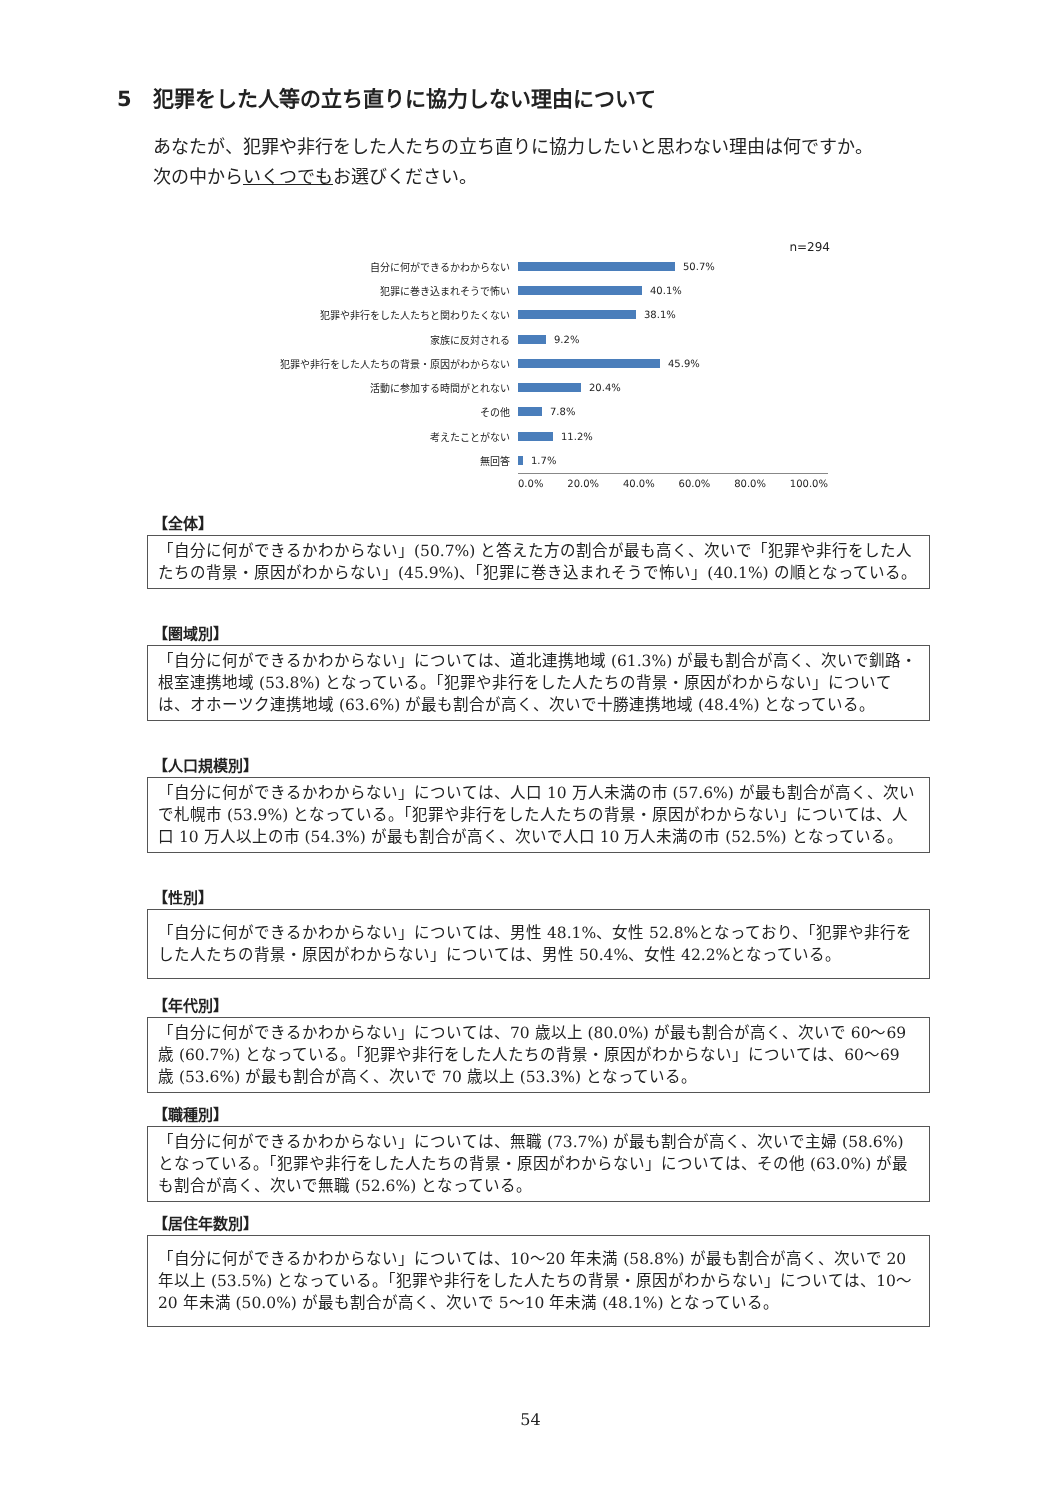5　犯罪をした人等の立ち直りに協力しない理由について
あなたが、犯罪や非行をした人たちの立ち直りに協力したいと思わない理由は何ですか。
次の中からいくつでもお選びください。
n=294
自分に何ができるかわからない 50.7%
犯罪に巻き込まれそうで怖い 40.1%
犯罪や非行をした人たちと関わりたくない 38.1%
家族に反対される 9.2%
犯罪や非行をした人たちの背景・原因がわからない 45.9%
活動に参加する時間がとれない 20.4%
その他 7.8%
考えたことがない 11.2%
無回答 1.7%
0.0% 20.0% 40.0% 60.0% 80.0% 100.0%
【全体】
「自分に何ができるかわからない」(50.7%) と答えた方の割合が最も高く、次いで「犯罪や非行をした人たちの背景・原因がわからない」(45.9%)、「犯罪に巻き込まれそうで怖い」(40.1%) の順となっている。
【圏域別】
「自分に何ができるかわからない」については、道北連携地域 (61.3%) が最も割合が高く、次いで釧路・根室連携地域 (53.8%) となっている。「犯罪や非行をした人たちの背景・原因がわからない」については、オホーツク連携地域 (63.6%) が最も割合が高く、次いで十勝連携地域 (48.4%) となっている。
【人口規模別】
「自分に何ができるかわからない」については、人口 10 万人未満の市 (57.6%) が最も割合が高く、次いで札幌市 (53.9%) となっている。「犯罪や非行をした人たちの背景・原因がわからない」については、人口 10 万人以上の市 (54.3%) が最も割合が高く、次いで人口 10 万人未満の市 (52.5%) となっている。
【性別】
「自分に何ができるかわからない」については、男性 48.1%、女性 52.8%となっており、「犯罪や非行をした人たちの背景・原因がわからない」については、男性 50.4%、女性 42.2%となっている。
【年代別】
「自分に何ができるかわからない」については、70 歳以上 (80.0%) が最も割合が高く、次いで 60〜69 歳 (60.7%) となっている。「犯罪や非行をした人たちの背景・原因がわからない」については、60〜69 歳 (53.6%) が最も割合が高く、次いで 70 歳以上 (53.3%) となっている。
【職種別】
「自分に何ができるかわからない」については、無職 (73.7%) が最も割合が高く、次いで主婦 (58.6%) となっている。「犯罪や非行をした人たちの背景・原因がわからない」については、その他 (63.0%) が最も割合が高く、次いで無職 (52.6%) となっている。
【居住年数別】
「自分に何ができるかわからない」については、10〜20 年未満 (58.8%) が最も割合が高く、次いで 20 年以上 (53.5%) となっている。「犯罪や非行をした人たちの背景・原因がわからない」については、10〜20 年未満 (50.0%) が最も割合が高く、次いで 5〜10 年未満 (48.1%) となっている。
54